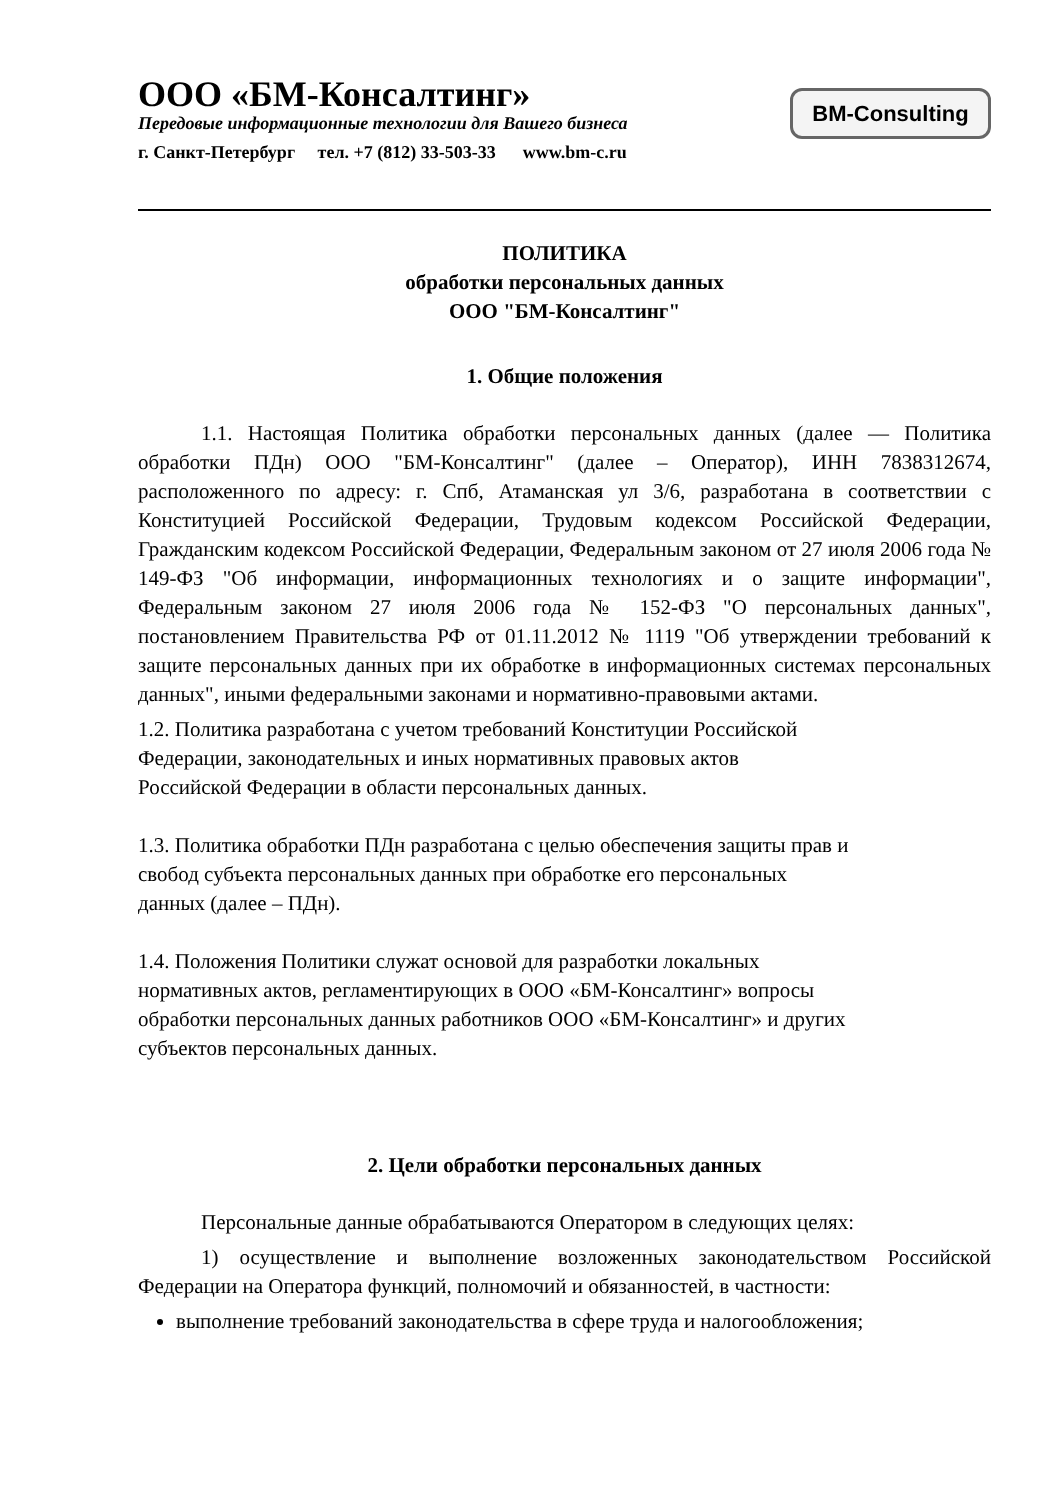ООО «БМ-Консалтинг»
Передовые информационные технологии для Вашего бизнеса
г. Санкт-Петербург тел. +7 (812) 33-503-33 www.bm-c.ru
BM-Consulting
ПОЛИТИКА
обработки персональных данных
ООО "БМ-Консалтинг"
1. Общие положения
1.1. Настоящая Политика обработки персональных данных (далее — Политика обработки ПДн) ООО "БМ-Консалтинг" (далее – Оператор), ИНН 7838312674, расположенного по адресу: г. Спб, Атаманская ул 3/6, разработана в соответствии с Конституцией Российской Федерации, Трудовым кодексом Российской Федерации, Гражданским кодексом Российской Федерации, Федеральным законом от 27 июля 2006 года № 149-ФЗ "Об информации, информационных технологиях и о защите информации", Федеральным законом 27 июля 2006 года № 152-ФЗ "О персональных данных", постановлением Правительства РФ от 01.11.2012 № 1119 "Об утверждении требований к защите персональных данных при их обработке в информационных системах персональных данных", иными федеральными законами и нормативно-правовыми актами.
1.2. Политика разработана с учетом требований Конституции Российской
Федерации, законодательных и иных нормативных правовых актов
Российской Федерации в области персональных данных.
1.3. Политика обработки ПДн разработана с целью обеспечения защиты прав и
свобод субъекта персональных данных при обработке его персональных
данных (далее – ПДн).
1.4. Положения Политики служат основой для разработки локальных
нормативных актов, регламентирующих в ООО «БМ-Консалтинг» вопросы
обработки персональных данных работников ООО «БМ-Консалтинг» и других
субъектов персональных данных.
2. Цели обработки персональных данных
Персональные данные обрабатываются Оператором в следующих целях:
1) осуществление и выполнение возложенных законодательством Российской Федерации на Оператора функций, полномочий и обязанностей, в частности:
выполнение требований законодательства в сфере труда и налогообложения;